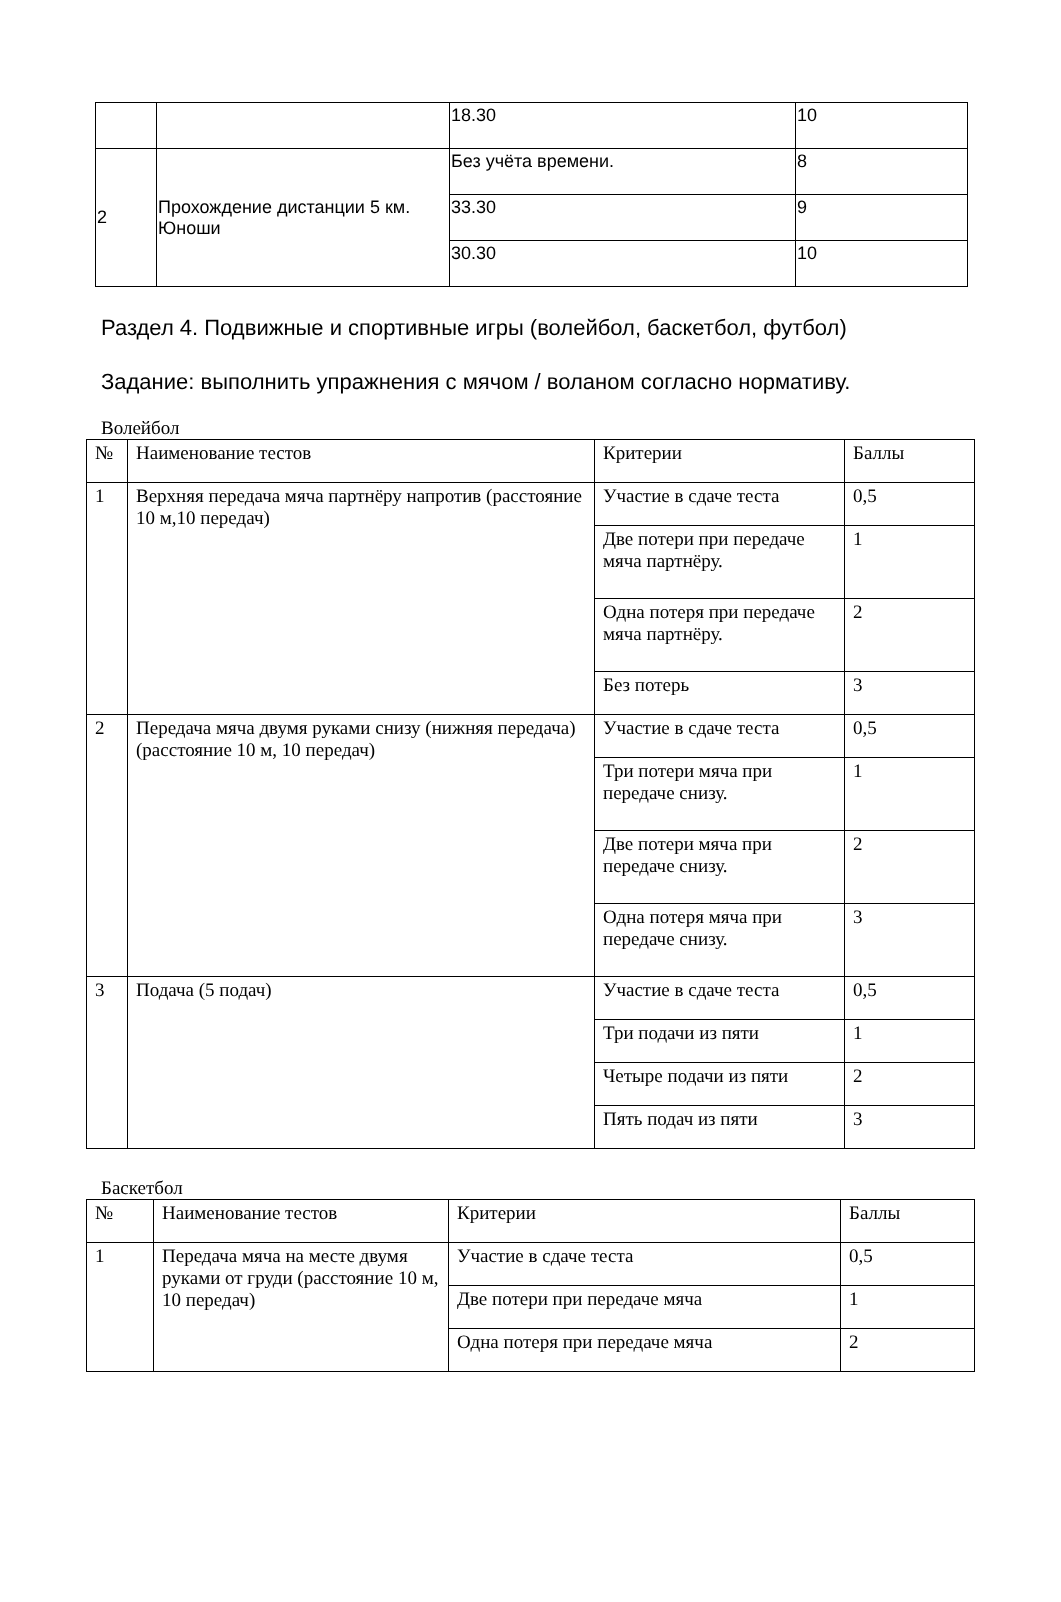| | | 18.30 | 10 |
| 2 | Прохождение дистанции 5 км. Юноши | Без учёта времени. | 8 |
| | | 33.30 | 9 |
| | | 30.30 | 10 |
Раздел 4. Подвижные и спортивные игры (волейбол, баскетбол, футбол)
Задание: выполнить упражнения с мячом / воланом согласно нормативу.
Волейбол
| № | Наименование тестов | Критерии | Баллы |
| --- | --- | --- | --- |
| 1 | Верхняя передача мяча партнёру напротив (расстояние 10 м,10 передач) | Участие в сдаче теста | 0,5 |
| | | Две потери при передаче мяча партнёру. | 1 |
| | | Одна потеря при передаче мяча партнёру. | 2 |
| | | Без потерь | 3 |
| 2 | Передача мяча двумя руками снизу (нижняя передача) (расстояние 10 м, 10 передач) | Участие в сдаче теста | 0,5 |
| | | Три потери мяча при передаче снизу. | 1 |
| | | Две потери мяча при передаче снизу. | 2 |
| | | Одна потеря мяча при передаче снизу. | 3 |
| 3 | Подача (5 подач) | Участие в сдаче теста | 0,5 |
| | | Три подачи из пяти | 1 |
| | | Четыре подачи из пяти | 2 |
| | | Пять подач из пяти | 3 |
Баскетбол
| № | Наименование тестов | Критерии | Баллы |
| --- | --- | --- | --- |
| 1 | Передача мяча на месте двумя руками от груди (расстояние 10 м, 10 передач) | Участие в сдаче теста | 0,5 |
| | | Две потери при передаче мяча | 1 |
| | | Одна потеря при передаче мяча | 2 |